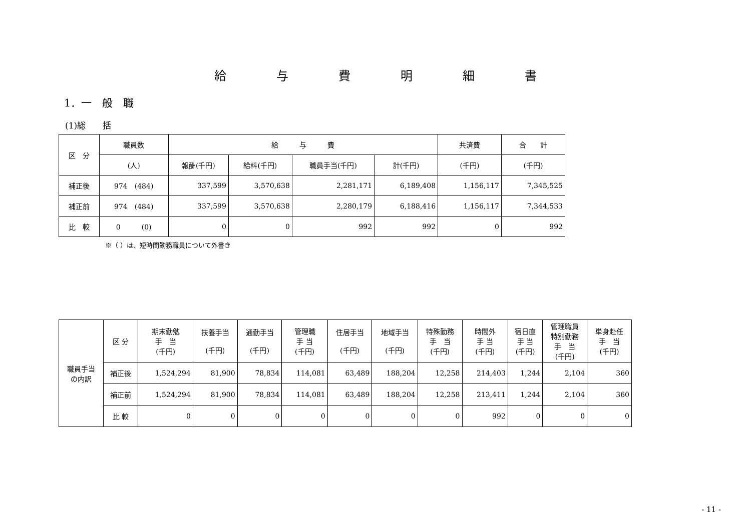給与費明細書
1．一　般　職
(1)総　　括
| 区 分 | 職員数 | 給 与 費 | | | | 共済費 | 合 計 |
| --- | --- | --- | --- | --- | --- | --- | --- |
| | (人) | 報酬(千円) | 給料(千円) | 職員手当(千円) | 計(千円) | (千円) | (千円) |
| 補正後 | 974 (484) | 337,599 | 3,570,638 | 2,281,171 | 6,189,408 | 1,156,117 | 7,345,525 |
| 補正前 | 974 (484) | 337,599 | 3,570,638 | 2,280,179 | 6,188,416 | 1,156,117 | 7,344,533 |
| 比 較 | 0 (0) | 0 | 0 | 992 | 992 | 0 | 992 |
※（ ）は、短時間勤務職員について外書き
| 職員手当 の内訳 | 区 分 | 期末勤勉 手 当 (千円) | 扶養手当 (千円) | 通勤手当 (千円) | 管理職 手 当 (千円) | 住居手当 (千円) | 地域手当 (千円) | 特殊勤務 手 当 (千円) | 時間外 手 当 (千円) | 宿日直 手 当 (千円) | 管理職員 特別勤務 手 当 (千円) | 単身赴任 手 当 (千円) |
| | 補正後 | 1,524,294 | 81,900 | 78,834 | 114,081 | 63,489 | 188,204 | 12,258 | 214,403 | 1,244 | 2,104 | 360 |
| | 補正前 | 1,524,294 | 81,900 | 78,834 | 114,081 | 63,489 | 188,204 | 12,258 | 213,411 | 1,244 | 2,104 | 360 |
| | 比 較 | 0 | 0 | 0 | 0 | 0 | 0 | 0 | 992 | 0 | 0 | 0 |
- 11 -